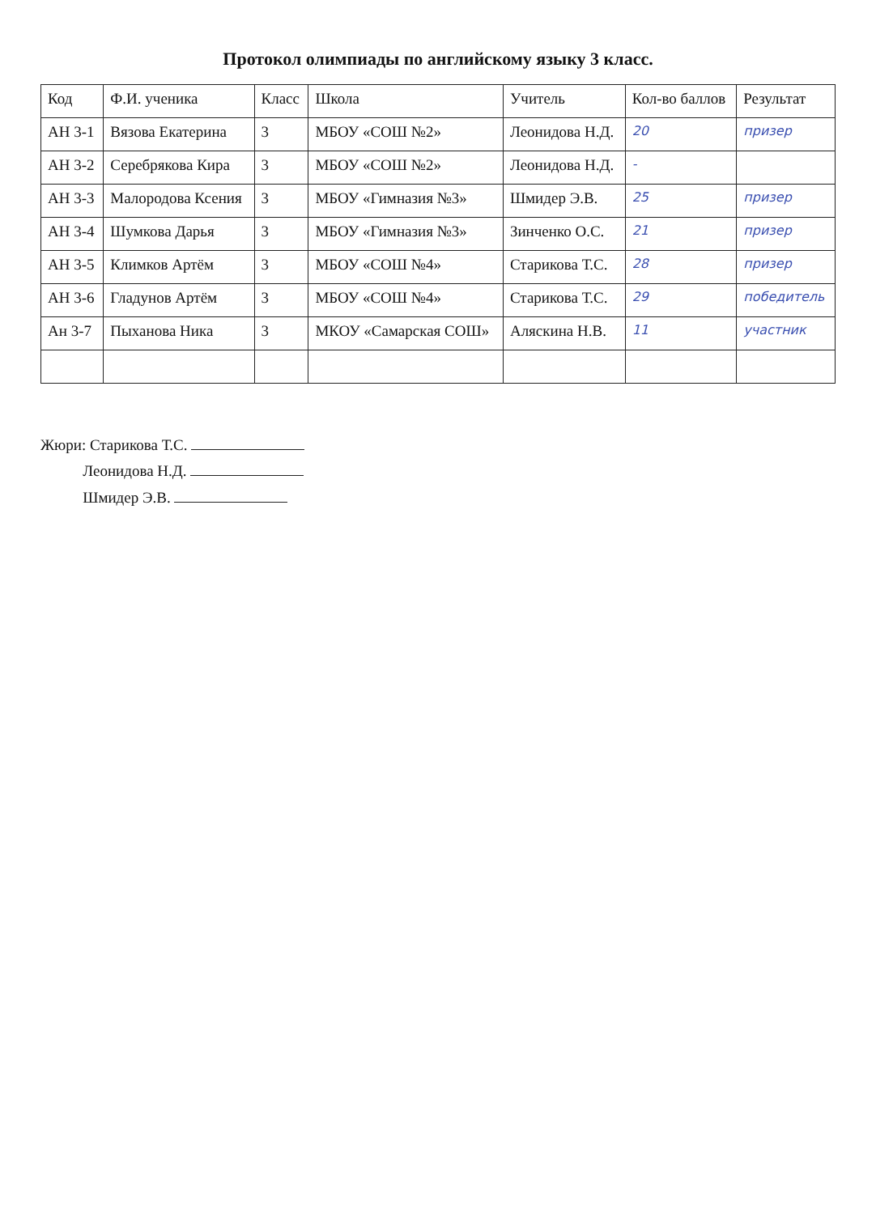Протокол олимпиады по английскому языку 3 класс.
| Код | Ф.И. ученика | Класс | Школа | Учитель | Кол-во баллов | Результат |
| --- | --- | --- | --- | --- | --- | --- |
| АН 3-1 | Вязова Екатерина | 3 | МБОУ «СОШ №2» | Леонидова Н.Д. | 20 | призер |
| АН 3-2 | Серебрякова Кира | 3 | МБОУ «СОШ №2» | Леонидова Н.Д. | - | |
| АН 3-3 | Малородова Ксения | 3 | МБОУ «Гимназия №3» | Шмидер Э.В. | 25 | призер |
| АН 3-4 | Шумкова Дарья | 3 | МБОУ «Гимназия №3» | Зинченко О.С. | 21 | призер |
| АН 3-5 | Климков Артём | 3 | МБОУ «СОШ №4» | Старикова Т.С. | 28 | призер |
| АН 3-6 | Гладунов Артём | 3 | МБОУ «СОШ №4» | Старикова Т.С. | 29 | победитель |
| Ан 3-7 | Пыханова Ника | 3 | МКОУ «Самарская СОШ» | Аляскина Н.В. | 11 | участник |
Жюри: Старикова Т.С.
Леонидова Н.Д.
Шмидер Э.В.